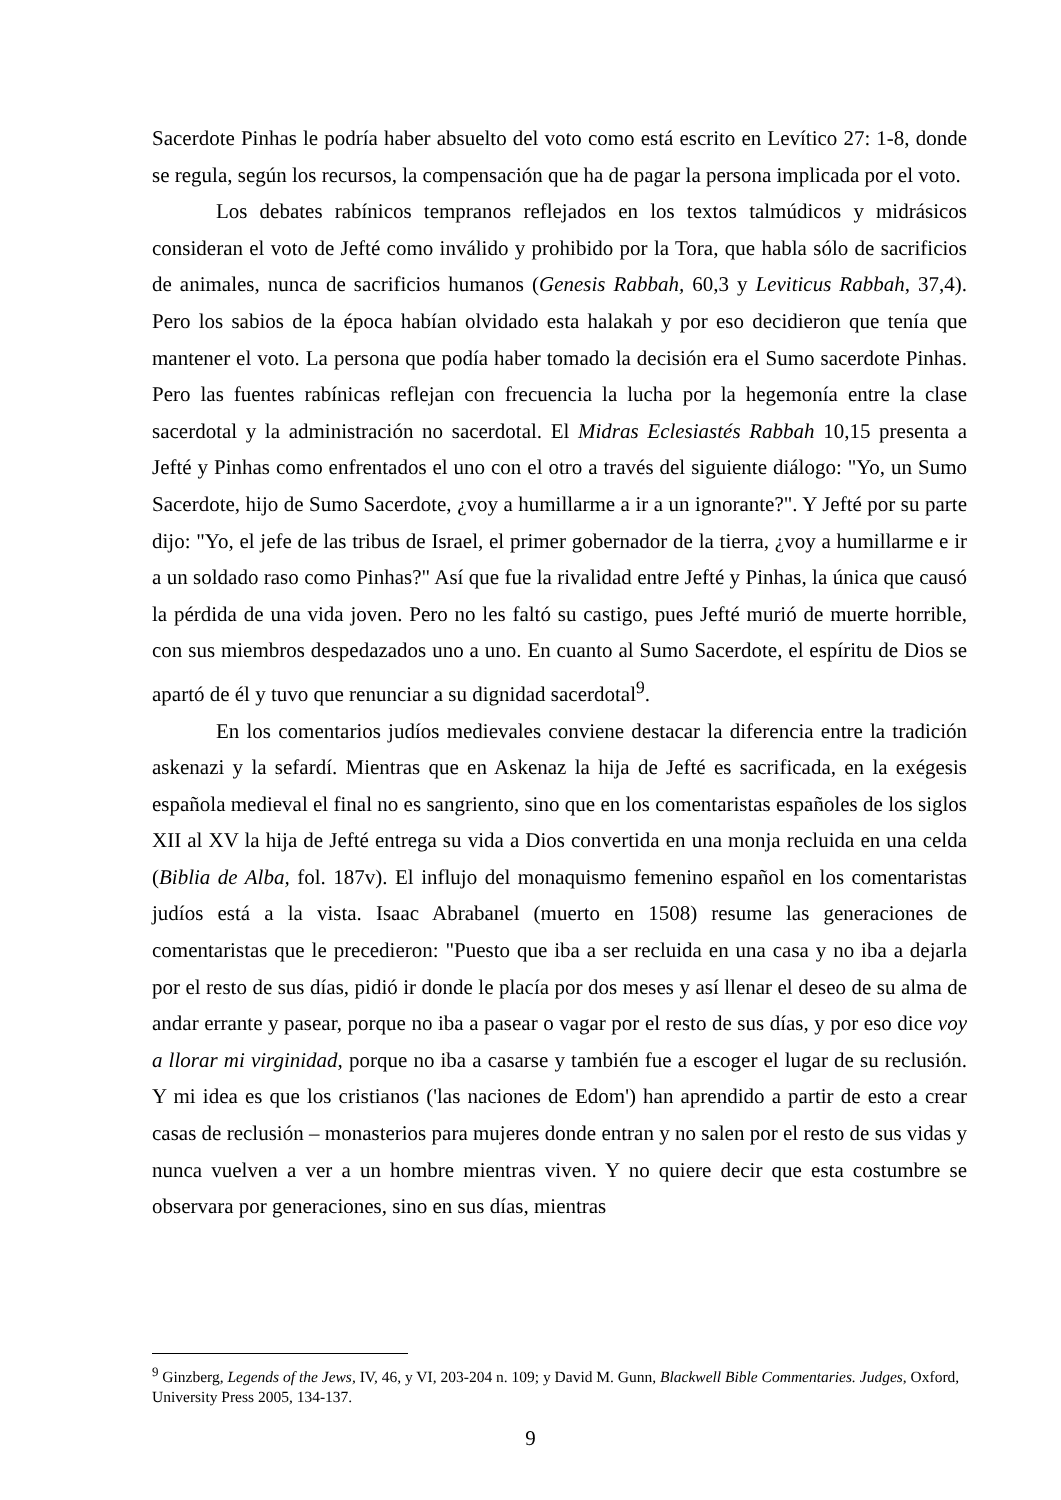Sacerdote Pinhas le podría haber absuelto del voto como está escrito en Levítico 27: 1-8, donde se regula, según los recursos, la compensación que ha de pagar la persona implicada por el voto.
Los debates rabínicos tempranos reflejados en los textos talmúdicos y midrásicos consideran el voto de Jefté como inválido y prohibido por la Tora, que habla sólo de sacrificios de animales, nunca de sacrificios humanos (Genesis Rabbah, 60,3 y Leviticus Rabbah, 37,4). Pero los sabios de la época habían olvidado esta halakah y por eso decidieron que tenía que mantener el voto. La persona que podía haber tomado la decisión era el Sumo sacerdote Pinhas. Pero las fuentes rabínicas reflejan con frecuencia la lucha por la hegemonía entre la clase sacerdotal y la administración no sacerdotal. El Midras Eclesiastés Rabbah 10,15 presenta a Jefté y Pinhas como enfrentados el uno con el otro a través del siguiente diálogo: "Yo, un Sumo Sacerdote, hijo de Sumo Sacerdote, ¿voy a humillarme a ir a un ignorante?". Y Jefté por su parte dijo: "Yo, el jefe de las tribus de Israel, el primer gobernador de la tierra, ¿voy a humillarme e ir a un soldado raso como Pinhas?" Así que fue la rivalidad entre Jefté y Pinhas, la única que causó la pérdida de una vida joven. Pero no les faltó su castigo, pues Jefté murió de muerte horrible, con sus miembros despedazados uno a uno. En cuanto al Sumo Sacerdote, el espíritu de Dios se apartó de él y tuvo que renunciar a su dignidad sacerdotal<sup>9</sup>.
En los comentarios judíos medievales conviene destacar la diferencia entre la tradición askenazi y la sefardí. Mientras que en Askenaz la hija de Jefté es sacrificada, en la exégesis española medieval el final no es sangriento, sino que en los comentaristas españoles de los siglos XII al XV la hija de Jefté entrega su vida a Dios convertida en una monja recluida en una celda (Biblia de Alba, fol. 187v). El influjo del monaquismo femenino español en los comentaristas judíos está a la vista. Isaac Abrabanel (muerto en 1508) resume las generaciones de comentaristas que le precedieron: "Puesto que iba a ser recluida en una casa y no iba a dejarla por el resto de sus días, pidió ir donde le placía por dos meses y así llenar el deseo de su alma de andar errante y pasear, porque no iba a pasear o vagar por el resto de sus días, y por eso dice voy a llorar mi virginidad, porque no iba a casarse y también fue a escoger el lugar de su reclusión. Y mi idea es que los cristianos ('las naciones de Edom') han aprendido a partir de esto a crear casas de reclusión – monasterios para mujeres donde entran y no salen por el resto de sus vidas y nunca vuelven a ver a un hombre mientras viven. Y no quiere decir que esta costumbre se observara por generaciones, sino en sus días, mientras
<sup>9</sup> Ginzberg, Legends of the Jews, IV, 46, y VI, 203-204 n. 109; y David M. Gunn, Blackwell Bible Commentaries. Judges, Oxford, University Press 2005, 134-137.
9